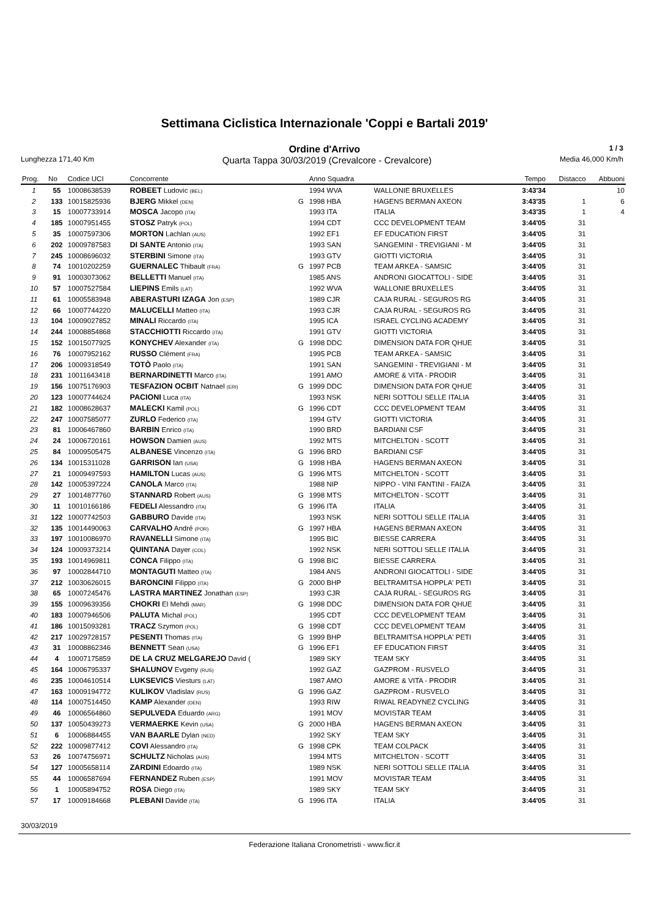Settimana Ciclistica Internazionale 'Coppi e Bartali 2019'
Ordine d'Arrivo
1 / 3
Lunghezza 171,40 Km Quarta Tappa 30/03/2019 (Crevalcore - Crevalcore) Media 46,000 Km/h
| Prog. | No | Codice UCI | Concorrente | | Anno Squadra | | Tempo | Distacco | Abbuoni |
| --- | --- | --- | --- | --- | --- | --- | --- | --- | --- |
| 1 | 55 | 10008638539 | ROBEET Ludovic (BEL) | | 1994 WVA | WALLONIE BRUXELLES | 3:43'34 | | 10 |
| 2 | 133 | 10015825936 | BJERG Mikkel (DEN) | G | 1998 HBA | HAGENS BERMAN AXEON | 3:43'35 | 1 | 6 |
| 3 | 15 | 10007733914 | MOSCA Jacopo (ITA) | | 1993 ITA | ITALIA | 3:43'35 | 1 | 4 |
| 4 | 185 | 10007951455 | STOSZ Patryk (POL) | | 1994 CDT | CCC DEVELOPMENT TEAM | 3:44'05 | 31 | |
| 5 | 35 | 10007597306 | MORTON Lachlan (AUS) | | 1992 EF1 | EF EDUCATION FIRST | 3:44'05 | 31 | |
| 6 | 202 | 10009787583 | DI SANTE Antonio (ITA) | | 1993 SAN | SANGEMINI - TREVIGIANI - M | 3:44'05 | 31 | |
| 7 | 245 | 10008696032 | STERBINI Simone (ITA) | | 1993 GTV | GIOTTI VICTORIA | 3:44'05 | 31 | |
| 8 | 74 | 10010202259 | GUERNALEC Thibault (FRA) | G | 1997 PCB | TEAM ARKEA - SAMSIC | 3:44'05 | 31 | |
| 9 | 91 | 10003073062 | BELLETTI Manuel (ITA) | | 1985 ANS | ANDRONI GIOCATTOLI - SIDE | 3:44'05 | 31 | |
| 10 | 57 | 10007527584 | LIEPINS Emils (LAT) | | 1992 WVA | WALLONIE BRUXELLES | 3:44'05 | 31 | |
| 11 | 61 | 10005583948 | ABERASTURI IZAGA Jon (ESP) | | 1989 CJR | CAJA RURAL - SEGUROS RG | 3:44'05 | 31 | |
| 12 | 66 | 10007744220 | MALUCELLI Matteo (ITA) | | 1993 CJR | CAJA RURAL - SEGUROS RG | 3:44'05 | 31 | |
| 13 | 104 | 10009027852 | MINALI Riccardo (ITA) | | 1995 ICA | ISRAEL CYCLING ACADEMY | 3:44'05 | 31 | |
| 14 | 244 | 10008854868 | STACCHIOTTI Riccardo (ITA) | | 1991 GTV | GIOTTI VICTORIA | 3:44'05 | 31 | |
| 15 | 152 | 10015077925 | KONYCHEV Alexander (ITA) | G | 1998 DDC | DIMENSION DATA FOR QHUE | 3:44'05 | 31 | |
| 16 | 76 | 10007952162 | RUSSO Clément (FRA) | | 1995 PCB | TEAM ARKEA - SAMSIC | 3:44'05 | 31 | |
| 17 | 206 | 10009318549 | TOTÒ Paolo (ITA) | | 1991 SAN | SANGEMINI - TREVIGIANI - M | 3:44'05 | 31 | |
| 18 | 231 | 10011643418 | BERNARDINETTI Marco (ITA) | | 1991 AMO | AMORE & VITA - PRODIR | 3:44'05 | 31 | |
| 19 | 156 | 10075176903 | TESFAZION OCBIT Natnael (ERI) | G | 1999 DDC | DIMENSION DATA FOR QHUE | 3:44'05 | 31 | |
| 20 | 123 | 10007744624 | PACIONI Luca (ITA) | | 1993 NSK | NERI SOTTOLI SELLE ITALIA | 3:44'05 | 31 | |
| 21 | 182 | 10008628637 | MALECKI Kamil (POL) | G | 1996 CDT | CCC DEVELOPMENT TEAM | 3:44'05 | 31 | |
| 22 | 247 | 10007585077 | ZURLO Federico (ITA) | | 1994 GTV | GIOTTI VICTORIA | 3:44'05 | 31 | |
| 23 | 81 | 10006467860 | BARBIN Enrico (ITA) | | 1990 BRD | BARDIANI CSF | 3:44'05 | 31 | |
| 24 | 24 | 10006720161 | HOWSON Damien (AUS) | | 1992 MTS | MITCHELTON - SCOTT | 3:44'05 | 31 | |
| 25 | 84 | 10009505475 | ALBANESE Vincenzo (ITA) | G | 1996 BRD | BARDIANI CSF | 3:44'05 | 31 | |
| 26 | 134 | 10015311028 | GARRISON Ian (USA) | G | 1998 HBA | HAGENS BERMAN AXEON | 3:44'05 | 31 | |
| 27 | 21 | 10009497593 | HAMILTON Lucas (AUS) | G | 1996 MTS | MITCHELTON - SCOTT | 3:44'05 | 31 | |
| 28 | 142 | 10005397224 | CANOLA Marco (ITA) | | 1988 NIP | NIPPO - VINI FANTINI - FAIZA | 3:44'05 | 31 | |
| 29 | 27 | 10014877760 | STANNARD Robert (AUS) | G | 1998 MTS | MITCHELTON - SCOTT | 3:44'05 | 31 | |
| 30 | 11 | 10010166186 | FEDELI Alessandro (ITA) | G | 1996 ITA | ITALIA | 3:44'05 | 31 | |
| 31 | 122 | 10007742503 | GABBURO Davide (ITA) | | 1993 NSK | NERI SOTTOLI SELLE ITALIA | 3:44'05 | 31 | |
| 32 | 135 | 10014490063 | CARVALHO André (POR) | G | 1997 HBA | HAGENS BERMAN AXEON | 3:44'05 | 31 | |
| 33 | 197 | 10010086970 | RAVANELLI Simone (ITA) | | 1995 BIC | BIESSE CARRERA | 3:44'05 | 31 | |
| 34 | 124 | 10009373214 | QUINTANA Dayer (COL) | | 1992 NSK | NERI SOTTOLI SELLE ITALIA | 3:44'05 | 31 | |
| 35 | 193 | 10014969811 | CONCA Filippo (ITA) | G | 1998 BIC | BIESSE CARRERA | 3:44'05 | 31 | |
| 36 | 97 | 10002844710 | MONTAGUTI Matteo (ITA) | | 1984 ANS | ANDRONI GIOCATTOLI - SIDE | 3:44'05 | 31 | |
| 37 | 212 | 10030626015 | BARONCINI Filippo (ITA) | G | 2000 BHP | BELTRAMITSA HOPPLA' PETI | 3:44'05 | 31 | |
| 38 | 65 | 10007245476 | LASTRA MARTINEZ Jonathan (ESP) | | 1993 CJR | CAJA RURAL - SEGUROS RG | 3:44'05 | 31 | |
| 39 | 155 | 10009639356 | CHOKRI El Mehdi (MAR) | G | 1998 DDC | DIMENSION DATA FOR QHUE | 3:44'05 | 31 | |
| 40 | 183 | 10007946506 | PALUTA Michal (POL) | | 1995 CDT | CCC DEVELOPMENT TEAM | 3:44'05 | 31 | |
| 41 | 186 | 10015093281 | TRACZ Szymon (POL) | G | 1998 CDT | CCC DEVELOPMENT TEAM | 3:44'05 | 31 | |
| 42 | 217 | 10029728157 | PESENTI Thomas (ITA) | G | 1999 BHP | BELTRAMITSA HOPPLA' PETI | 3:44'05 | 31 | |
| 43 | 31 | 10008862346 | BENNETT Sean (USA) | G | 1996 EF1 | EF EDUCATION FIRST | 3:44'05 | 31 | |
| 44 | 4 | 10007175859 | DE LA CRUZ MELGAREJO David ( | | 1989 SKY | TEAM SKY | 3:44'05 | 31 | |
| 45 | 164 | 10006795337 | SHALUNOV Evgeny (RUS) | | 1992 GAZ | GAZPROM - RUSVELO | 3:44'05 | 31 | |
| 46 | 235 | 10004610514 | LUKSEVICS Viesturs (LAT) | | 1987 AMO | AMORE & VITA - PRODIR | 3:44'05 | 31 | |
| 47 | 163 | 10009194772 | KULIKOV Vladislav (RUS) | G | 1996 GAZ | GAZPROM - RUSVELO | 3:44'05 | 31 | |
| 48 | 114 | 10007514450 | KAMP Alexander (DEN) | | 1993 RIW | RIWAL READYNEZ CYCLING | 3:44'05 | 31 | |
| 49 | 46 | 10006564860 | SEPULVEDA Eduardo (ARG) | | 1991 MOV | MOVISTAR TEAM | 3:44'05 | 31 | |
| 50 | 137 | 10050439273 | VERMAERKE Kevin (USA) | G | 2000 HBA | HAGENS BERMAN AXEON | 3:44'05 | 31 | |
| 51 | 6 | 10006884455 | VAN BAARLE Dylan (NED) | | 1992 SKY | TEAM SKY | 3:44'05 | 31 | |
| 52 | 222 | 10009877412 | COVI Alessandro (ITA) | G | 1998 CPK | TEAM COLPACK | 3:44'05 | 31 | |
| 53 | 26 | 10074756971 | SCHULTZ Nicholas (AUS) | | 1994 MTS | MITCHELTON - SCOTT | 3:44'05 | 31 | |
| 54 | 127 | 10005658114 | ZARDINI Edoardo (ITA) | | 1989 NSK | NERI SOTTOLI SELLE ITALIA | 3:44'05 | 31 | |
| 55 | 44 | 10006587694 | FERNANDEZ Ruben (ESP) | | 1991 MOV | MOVISTAR TEAM | 3:44'05 | 31 | |
| 56 | 1 | 10005894752 | ROSA Diego (ITA) | | 1989 SKY | TEAM SKY | 3:44'05 | 31 | |
| 57 | 17 | 10009184668 | PLEBANI Davide (ITA) | G | 1996 ITA | ITALIA | 3:44'05 | 31 | |
30/03/2019
Federazione Italiana Cronometristi - www.ficr.it